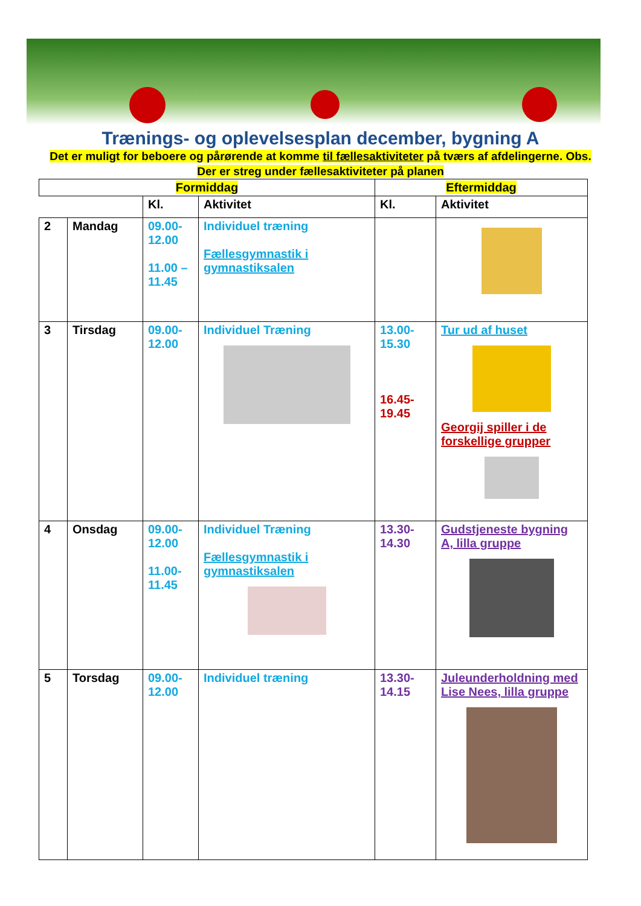Trænings- og oplevelsesplan december, bygning A
Det er muligt for beboere og pårørende at komme til fællesaktiviteter på tværs af afdelingerne. Obs. Der er streg under fællesaktiviteter på planen
| Formiddag | | | | Eftermiddag | |
| --- | --- | --- | --- | --- | --- |
| | | Kl. | Aktivitet | Kl. | Aktivitet |
| 2 | Mandag | 09.00- 12.00 11.00 – 11.45 | Individuel træning Fællesgymnastik i gymnastiksalen | | |
| 3 | Tirsdag | 09.00- 12.00 | Individuel Træning | 13.00- 15.30 16.45- 19.45 | Tur ud af huset Georgij spiller i de forskellige grupper |
| 4 | Onsdag | 09.00- 12.00 11.00- 11.45 | Individuel Træning Fællesgymnastik i gymnastiksalen | 13.30- 14.30 | Gudstjeneste bygning A, lilla gruppe |
| 5 | Torsdag | 09.00- 12.00 | Individuel træning | 13.30- 14.15 | Juleunderholdning med Lise Nees, lilla gruppe |